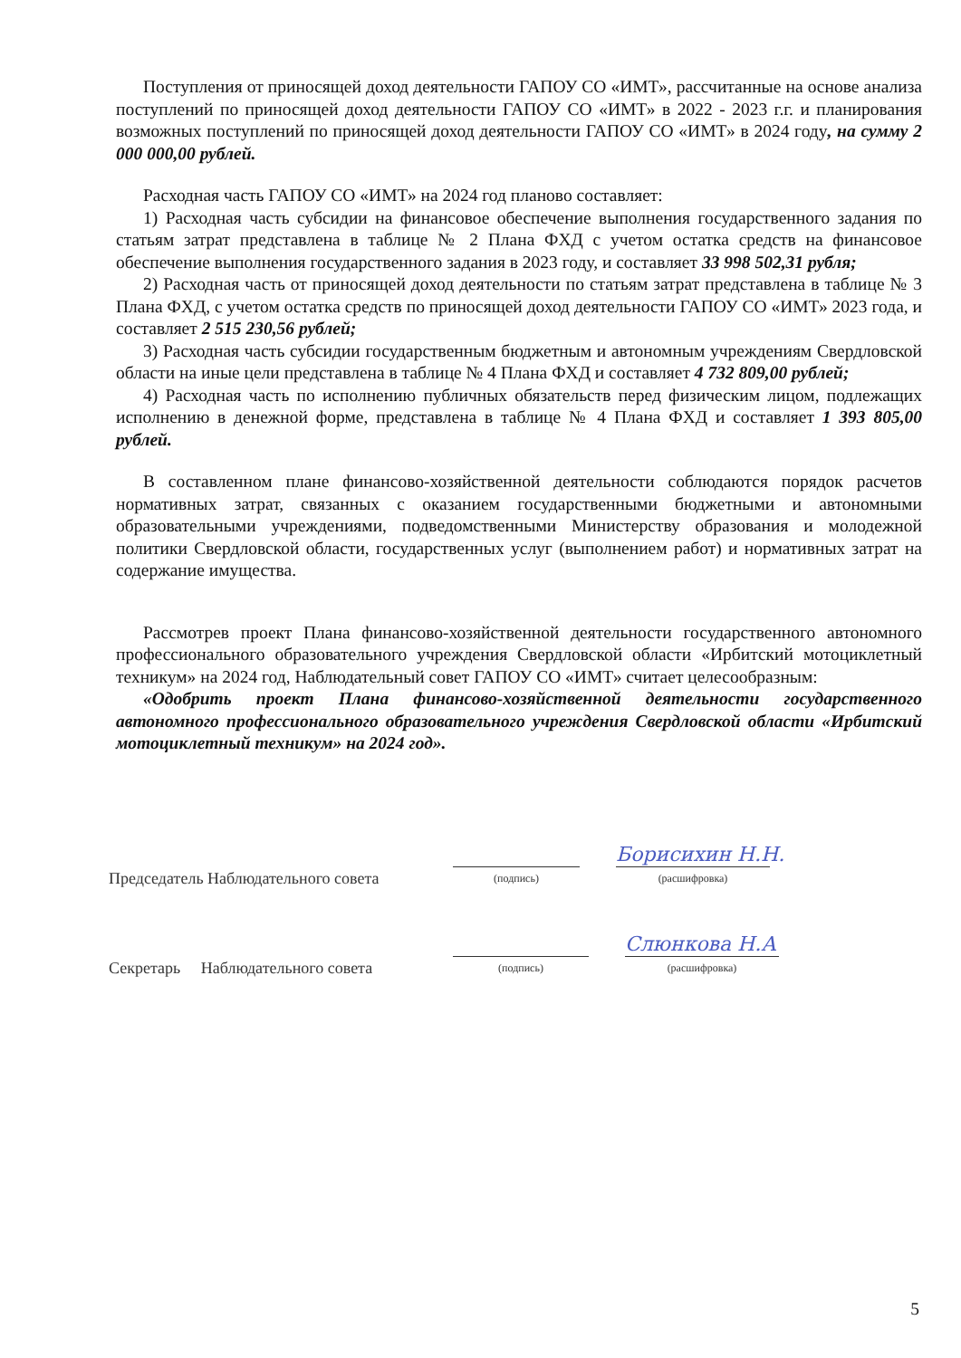Поступления от приносящей доход деятельности ГАПОУ СО «ИМТ», рассчитанные на основе анализа поступлений по приносящей доход деятельности ГАПОУ СО «ИМТ» в 2022 - 2023 г.г. и планирования возможных поступлений по приносящей доход деятельности ГАПОУ СО «ИМТ» в 2024 году, на сумму 2 000 000,00 рублей.
Расходная часть ГАПОУ СО «ИМТ» на 2024 год планово составляет:
1) Расходная часть субсидии на финансовое обеспечение выполнения государственного задания по статьям затрат представлена в таблице № 2 Плана ФХД с учетом остатка средств на финансовое обеспечение выполнения государственного задания в 2023 году, и составляет 33 998 502,31 рубля;
2) Расходная часть от приносящей доход деятельности по статьям затрат представлена в таблице № 3 Плана ФХД, с учетом остатка средств по приносящей доход деятельности ГАПОУ СО «ИМТ» 2023 года, и составляет 2 515 230,56 рублей;
3) Расходная часть субсидии государственным бюджетным и автономным учреждениям Свердловской области на иные цели представлена в таблице № 4 Плана ФХД и составляет 4 732 809,00 рублей;
4) Расходная часть по исполнению публичных обязательств перед физическим лицом, подлежащих исполнению в денежной форме, представлена в таблице № 4 Плана ФХД и составляет 1 393 805,00 рублей.
В составленном плане финансово-хозяйственной деятельности соблюдаются порядок расчетов нормативных затрат, связанных с оказанием государственными бюджетными и автономными образовательными учреждениями, подведомственными Министерству образования и молодежной политики Свердловской области, государственных услуг (выполнением работ) и нормативных затрат на содержание имущества.
Рассмотрев проект Плана финансово-хозяйственной деятельности государственного автономного профессионального образовательного учреждения Свердловской области «Ирбитский мотоциклетный техникум» на 2024 год, Наблюдательный совет ГАПОУ СО «ИМТ» считает целесообразным:
«Одобрить проект Плана финансово-хозяйственной деятельности государственного автономного профессионального образовательного учреждения Свердловской области «Ирбитский мотоциклетный техникум» на 2024 год».
Председатель Наблюдательного совета
(подпись)
Борисихин Н.Н.
(расшифровка)
Секретарь Наблюдательного совета
(подпись)
Слюнкова Н.А
(расшифровка)
5